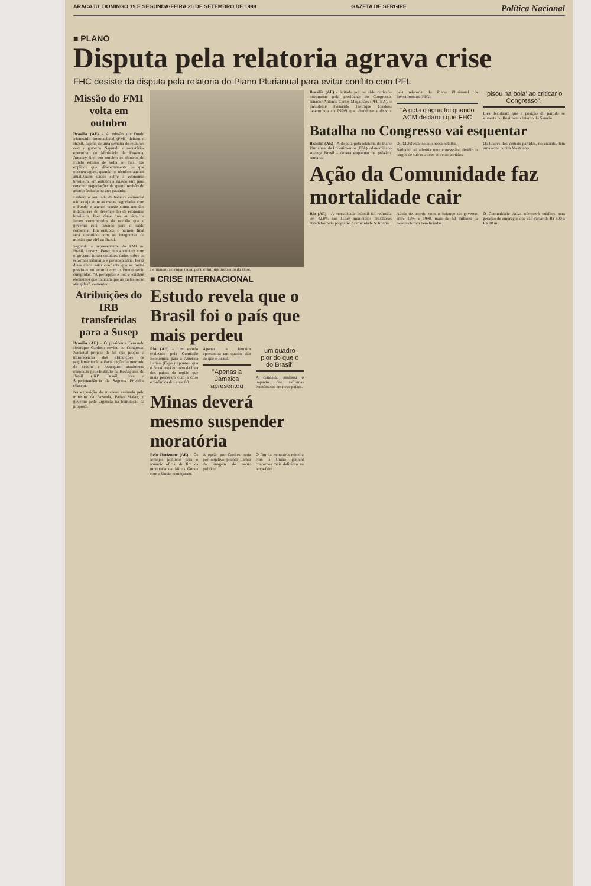ARACAJU, DOMINGO 19 E SEGUNDA-FEIRA 20 DE SETEMBRO DE 1999 GAZETA DE SERGIPE Política Nacional
■ PLANO
Disputa pela relatoria agrava crise
FHC desiste da disputa pela relatoria do Plano Plurianual para evitar conflito com PFL
Missão do FMI volta em outubro
Brasília (AE) - A missão do Fundo Monetário Internacional (FMI) deixou o Brasil, depois de uma semana de reuniões com o governo. Segundo o secretário-executivo do Ministério da Fazenda, Amaury Bier, em outubro os técnicos do Fundo estarão de volta ao País. Ele explicou que, diferentemente do que ocorreu agora, quando os técnicos apenas atualizaram dados sobre a economia brasileira, em outubro a missão virá para concluir negociações da quarta revisão do acordo fechado no ano passado.
Embora o resultado da balança comercial não esteja entre as metas negociadas com o Fundo e apenas conste como um dos indicadores do desempenho da economia brasileira, Bier disse que os técnicos foram comunicados da revisão que o governo está fazendo para o saldo comercial. Em outubro, o número final será discutido com os integrantes da missão que virá ao Brasil.
Segundo o representante do FMI no Brasil, Lorenzo Perez, nos encontros com o governo foram colhidos dados sobre as reformas tributária e previdenciária. Perez disse ainda estar confiante que as metas previstas no acordo com o Fundo serão cumpridas. "A percepção é boa e existem elementos que indicam que as metas serão atingidas", comentou.
Atribuições do IRB transferidas para a Susep
Brasília (AE) - O presidente Fernando Henrique Cardoso enviou ao Congresso Nacional projeto de lei que propõe a transferência das atribuições de regulamentação e fiscalização do mercado de seguro e resseguro, atualmente exercidas pelo Instituto de Resseguros do Brasil (IRB Brasil), para a Superintendência de Seguros Privados (Susep).
Na exposição de motivos assinada pelo ministro da Fazenda, Pedro Malan, o governo pede urgência na tramitação da proposta.
Fernando Henrique recua para evitar agravamento da crise.
■ CRISE INTERNACIONAL
Estudo revela que o Brasil foi o país que mais perdeu
Rio (AE) - Um estudo realizado pela Comissão Econômica para a América Latina (Cepal) apontou que o Brasil está no topo da lista dos países da região que mais perderam com a crise econômica dos anos 80.
Apenas a Jamaica apresentou um quadro pior do que o Brasil.
"Apenas a Jamaica apresentou um quadro pior do que o do Brasil"
A comissão analisou o impacto das reformas econômicas em nove países.
Minas deverá mesmo suspender moratória
Belo Horizonte (AE) - Os arranjos políticos para o anúncio oficial do fim da moratória de Minas Gerais com a União começaram.
A opção por Cardoso teria por objetivo poupar Itamar da imagem de recuo político.
O fim da moratória mineira com a União ganhou contornos mais definidos na terça-feira.
Brasília (AE) - Irritado por ter sido criticado novamente pelo presidente do Congresso, senador Antonio Carlos Magalhães (PFL-BA), o presidente Fernando Henrique Cardoso determinou ao PSDB que abandone a disputa pela relatoria do Plano Plurianual de Investimentos (PPA).
"A gota d'água foi quando ACM declarou que FHC 'pisou na bola' ao criticar o Congresso".
Eles decidiram que a posição do partido se sustenta no Regimento Interno do Senado.
Batalha no Congresso vai esquentar
Brasília (AE) - A disputa pela relatoria do Plano Plurianual de Investimentos (PPA) - denominado Avança Brasil - deverá esquentar na próxima semana.
O PMDB está isolado nessa batalha.
Barbalho só admitia uma concessão: dividir os cargos de sub-relatores entre os partidos.
Os líderes dos demais partidos, no entanto, têm uma arma contra Mestrinho.
Ação da Comunidade faz mortalidade cair
Rio (AE) - A mortalidade infantil foi reduzida em 42,8% nos 1.369 municípios brasileiros atendidos pelo programa Comunidade Solidária.
Ainda de acordo com o balanço do governo, entre 1995 e 1998, mais de 53 milhões de pessoas foram beneficiadas.
O Comunidade Ativa oferecerá créditos para geração de empregos que vão variar de R$ 500 a R$ 10 mil.